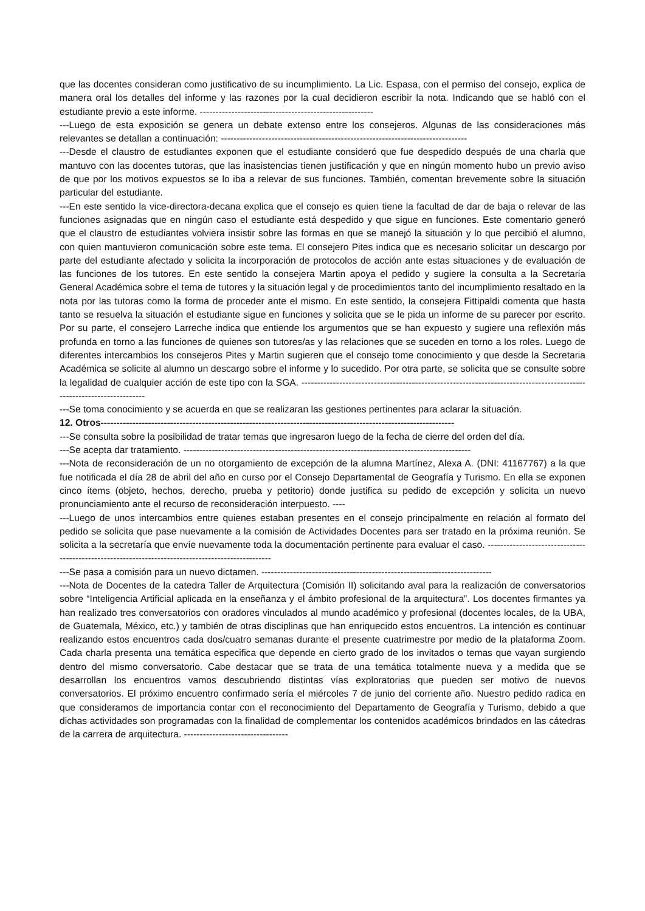que las docentes consideran como justificativo de su incumplimiento. La Lic. Espasa, con el permiso del consejo, explica de manera oral los detalles del informe y las razones por la cual decidieron escribir la nota. Indicando que se habló con el estudiante previo a este informe. -------------------------------------------------------
---Luego de esta exposición se genera un debate extenso entre los consejeros. Algunas de las consideraciones más relevantes se detallan a continuación: ------------------------------------------------------------------------------
---Desde el claustro de estudiantes exponen que el estudiante consideró que fue despedido después de una charla que mantuvo con las docentes tutoras, que las inasistencias tienen justificación y que en ningún momento hubo un previo aviso de que por los motivos expuestos se lo iba a relevar de sus funciones. También, comentan brevemente sobre la situación particular del estudiante.
---En este sentido la vice-directora-decana explica que el consejo es quien tiene la facultad de dar de baja o relevar de las funciones asignadas que en ningún caso el estudiante está despedido y que sigue en funciones. Este comentario generó que el claustro de estudiantes volviera insistir sobre las formas en que se manejó la situación y lo que percibió el alumno, con quien mantuvieron comunicación sobre este tema. El consejero Pites indica que es necesario solicitar un descargo por parte del estudiante afectado y solicita la incorporación de protocolos de acción ante estas situaciones y de evaluación de las funciones de los tutores. En este sentido la consejera Martin apoya el pedido y sugiere la consulta a la Secretaria General Académica sobre el tema de tutores y la situación legal y de procedimientos tanto del incumplimiento resaltado en la nota por las tutoras como la forma de proceder ante el mismo. En este sentido, la consejera Fittipaldi comenta que hasta tanto se resuelva la situación el estudiante sigue en funciones y solicita que se le pida un informe de su parecer por escrito. Por su parte, el consejero Larreche indica que entiende los argumentos que se han expuesto y sugiere una reflexión más profunda en torno a las funciones de quienes son tutores/as y las relaciones que se suceden en torno a los roles. Luego de diferentes intercambios los consejeros Pites y Martin sugieren que el consejo tome conocimiento y que desde la Secretaria Académica se solicite al alumno un descargo sobre el informe y lo sucedido. Por otra parte, se solicita que se consulte sobre la legalidad de cualquier acción de este tipo con la SGA. ---------------------------------------------------------------------------------------------------------------------
---Se toma conocimiento y se acuerda en que se realizaran las gestiones pertinentes para aclarar la situación.
12. Otros----------------------------------------------------------------------------------------------------------------
---Se consulta sobre la posibilidad de tratar temas que ingresaron luego de la fecha de cierre del orden del día.
---Se acepta dar tratamiento. -------------------------------------------------------------------------------------------
---Nota de reconsideración de un no otorgamiento de excepción de la alumna Martínez, Alexa A. (DNI: 41167767) a la que fue notificada el día 28 de abril del año en curso por el Consejo Departamental de Geografía y Turismo. En ella se exponen cinco ítems (objeto, hechos, derecho, prueba y petitorio) donde justifica su pedido de excepción y solicita un nuevo pronunciamiento ante el recurso de reconsideración interpuesto. ----
---Luego de unos intercambios entre quienes estaban presentes en el consejo principalmente en relación al formato del pedido se solicita que pase nuevamente a la comisión de Actividades Docentes para ser tratado en la próxima reunión. Se solicita a la secretaría que envíe nuevamente toda la documentación pertinente para evaluar el caso. --------------------------------------------------------------------------------------------------
---Se pasa a comisión para un nuevo dictamen. -------------------------------------------------------------------------
---Nota de Docentes de la catedra Taller de Arquitectura (Comisión II) solicitando aval para la realización de conversatorios sobre “Inteligencia Artificial aplicada en la enseñanza y el ámbito profesional de la arquitectura”. Los docentes firmantes ya han realizado tres conversatorios con oradores vinculados al mundo académico y profesional (docentes locales, de la UBA, de Guatemala, México, etc.) y también de otras disciplinas que han enriquecido estos encuentros. La intención es continuar realizando estos encuentros cada dos/cuatro semanas durante el presente cuatrimestre por medio de la plataforma Zoom. Cada charla presenta una temática especifica que depende en cierto grado de los invitados o temas que vayan surgiendo dentro del mismo conversatorio. Cabe destacar que se trata de una temática totalmente nueva y a medida que se desarrollan los encuentros vamos descubriendo distintas vías exploratorias que pueden ser motivo de nuevos conversatorios. El próximo encuentro confirmado sería el miércoles 7 de junio del corriente año. Nuestro pedido radica en que consideramos de importancia contar con el reconocimiento del Departamento de Geografía y Turismo, debido a que dichas actividades son programadas con la finalidad de complementar los contenidos académicos brindados en las cátedras de la carrera de arquitectura. ---------------------------------